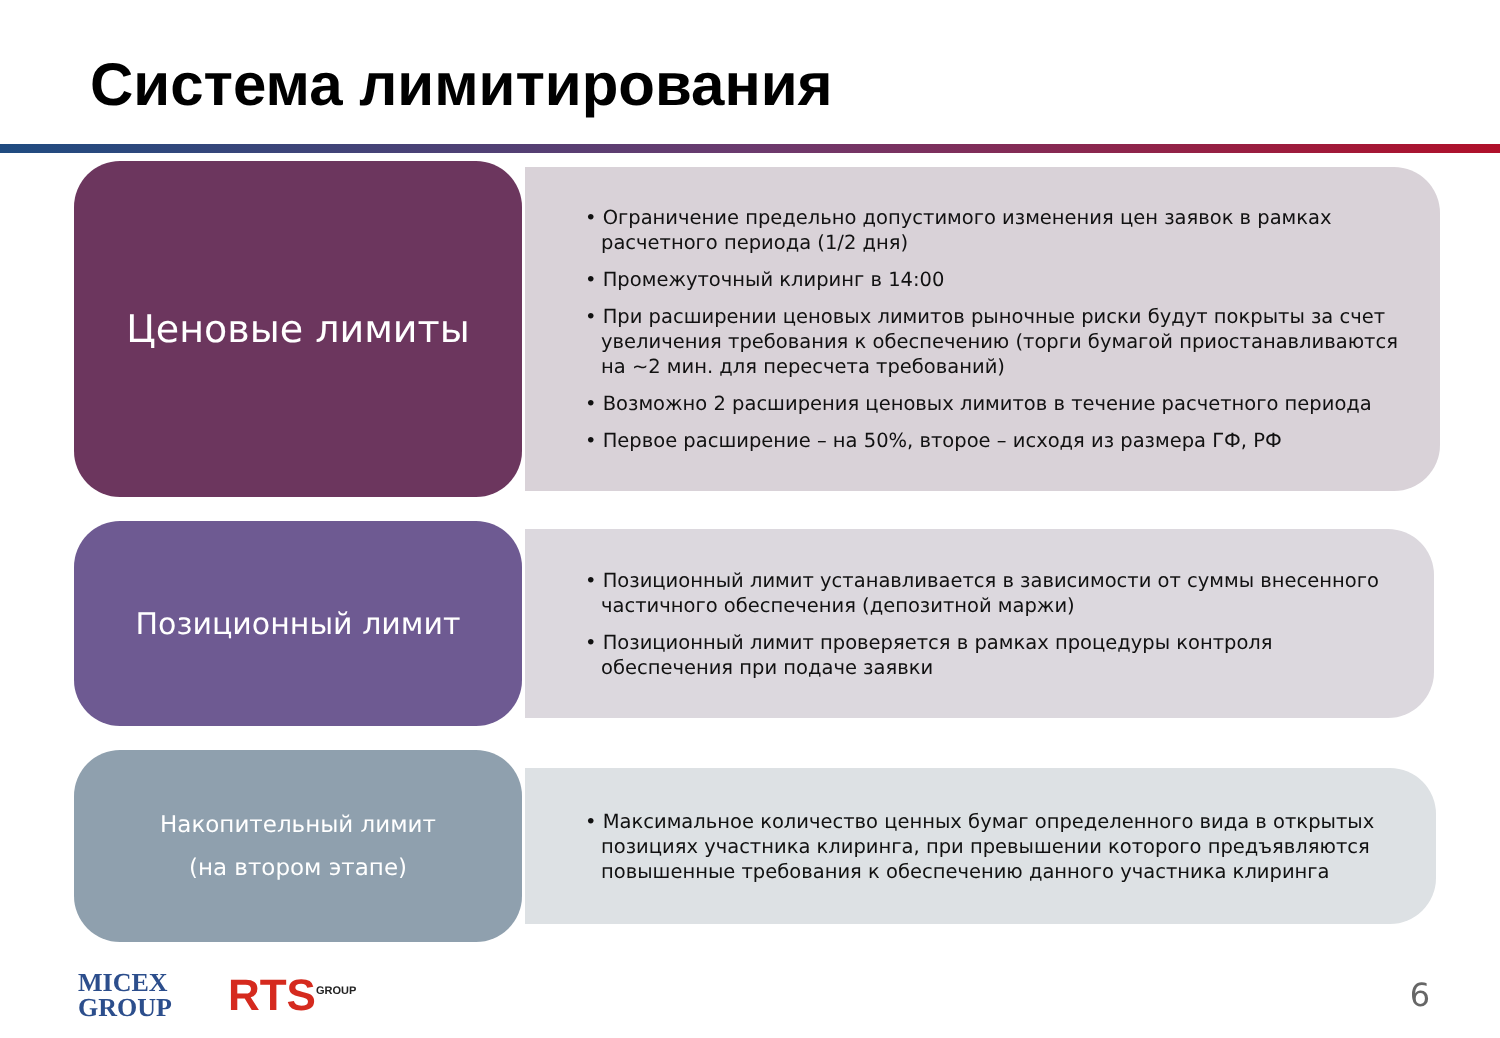Система лимитирования
Ценовые лимиты
• Ограничение предельно допустимого изменения цен заявок в рамках расчетного периода (1/2 дня)
• Промежуточный клиринг в 14:00
• При расширении ценовых лимитов рыночные риски будут покрыты за счет увеличения требования к обеспечению (торги бумагой приостанавливаются на ~2 мин. для пересчета требований)
• Возможно 2 расширения ценовых лимитов в течение расчетного периода
• Первое расширение – на 50%, второе – исходя из размера ГФ, РФ
Позиционный лимит
• Позиционный лимит устанавливается в зависимости от суммы внесенного частичного обеспечения (депозитной маржи)
• Позиционный лимит проверяется в рамках процедуры контроля обеспечения при подаче заявки
Накопительный лимит
(на втором этапе)
• Максимальное количество ценных бумаг определенного вида в открытых позициях участника клиринга, при превышении которого предъявляются повышенные требования к обеспечению данного участника клиринга
MICEX
GROUP
RTS<sup>GROUP</sup>
6